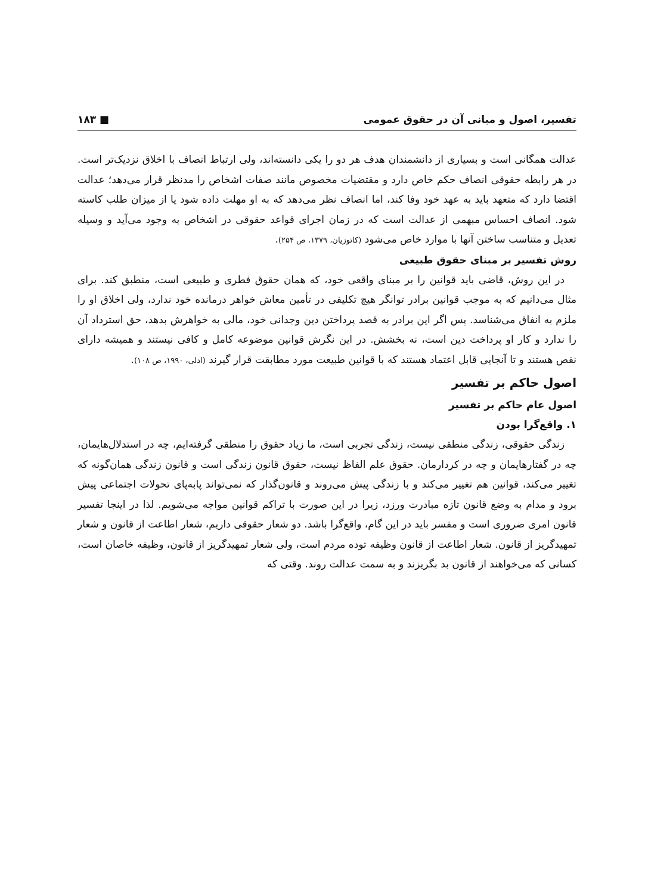تفسیر، اصول و مبانی آن در حقوق عمومی ■ ۱۸۳
عدالت همگانی است و بسیاری از دانشمندان هدف هر دو را یکی دانسته‌اند، ولی ارتباط انصاف با اخلاق نزدیک‌تر است. در هر رابطه حقوقی انصاف حکم خاص دارد و مقتضیات مخصوص مانند صفات اشخاص را مدنظر قرار می‌دهد؛ عدالت اقتضا دارد که متعهد باید به عهد خود وفا کند، اما انصاف نظر می‌دهد که به او مهلت داده شود یا از میزان طلب کاسته شود. انصاف احساس مبهمی از عدالت است که در زمان اجرای قواعد حقوقی در اشخاص به وجود می‌آید و وسیله تعدیل و متناسب ساختن آنها با موارد خاص می‌شود (کاتوزیان، ۱۳۷۹، ص ۲۵۴).
روش تفسیر بر مبنای حقوق طبیعی
در این روش، قاضی باید قوانین را بر مبنای واقعی خود، که همان حقوق فطری و طبیعی است، منطبق کند. برای مثال می‌دانیم که به موجب قوانین برادر توانگر هیچ تکلیفی در تأمین معاش خواهر درمانده خود ندارد، ولی اخلاق او را ملزم به انفاق می‌شناسد. پس اگر این برادر به قصد پرداختن دین وجدانی خود، مالی به خواهرش بدهد، حق استرداد آن را ندارد و کار او پرداخت دین است، نه بخشش. در این نگرش قوانین موضوعه کامل و کافی نیستند و همیشه دارای نقص هستند و تا آنجایی قابل اعتماد هستند که با قوانین طبیعت مورد مطابقت قرار گیرند (ادلی، ۱۹۹۰، ص ۱۰۸).
اصول حاکم بر تفسیر
اصول عام حاکم بر تفسیر
۱. واقع‌گرا بودن
زندگی حقوقی، زندگی منطقی نیست، زندگی تجربی است، ما زیاد حقوق را منطقی گرفته‌ایم، چه در استدلال‌هایمان، چه در گفتارهایمان و چه در کردارمان. حقوق علم الفاظ نیست، حقوق قانون زندگی است و قانون زندگی همان‌گونه که تغییر می‌کند، قوانین هم تغییر می‌کند و با زندگی پیش می‌روند و قانون‌گذار که نمی‌تواند پابه‌پای تحولات اجتماعی پیش برود و مدام به وضع قانون تازه مبادرت ورزد، زیرا در این صورت با تراکم قوانین مواجه می‌شویم. لذا در اینجا تفسیر قانون امری ضروری است و مفسر باید در این گام، واقع‌گرا باشد. دو شعار حقوقی داریم، شعار اطاعت از قانون و شعار تمهیدگریز از قانون. شعار اطاعت از قانون وظیفه توده مردم است، ولی شعار تمهیدگریز از قانون، وظیفه خاصان است، کسانی که می‌خواهند از قانون بد بگریزند و به سمت عدالت روند. وقتی که